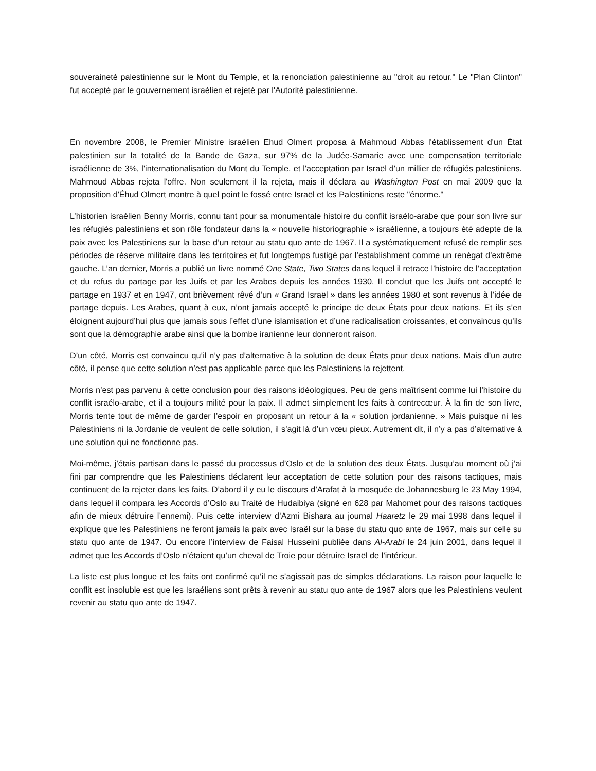souveraineté palestinienne sur le Mont du Temple, et la renonciation palestinienne au "droit au retour." Le "Plan Clinton" fut accepté par le gouvernement israélien et rejeté par l'Autorité palestinienne.
En novembre 2008, le Premier Ministre israélien Ehud Olmert proposa à Mahmoud Abbas l'établissement d'un État palestinien sur la totalité de la Bande de Gaza, sur 97% de la Judée-Samarie avec une compensation territoriale israélienne de 3%, l'internationalisation du Mont du Temple, et l'acceptation par Israël d'un millier de réfugiés palestiniens. Mahmoud Abbas rejeta l'offre. Non seulement il la rejeta, mais il déclara au Washington Post en mai 2009 que la proposition d'Éhud Olmert montre à quel point le fossé entre Israël et les Palestiniens reste "énorme."
L’historien israélien Benny Morris, connu tant pour sa monumentale histoire du conflit israélo-arabe que pour son livre sur les réfugiés palestiniens et son rôle fondateur dans la « nouvelle historiographie » israélienne, a toujours été adepte de la paix avec les Palestiniens sur la base d’un retour au statu quo ante de 1967. Il a systématiquement refusé de remplir ses périodes de réserve militaire dans les territoires et fut longtemps fustigé par l’establishment comme un renégat d’extrême gauche. L’an dernier, Morris a publié un livre nommé One State, Two States dans lequel il retrace l’histoire de l’acceptation et du refus du partage par les Juifs et par les Arabes depuis les années 1930. Il conclut que les Juifs ont accepté le partage en 1937 et en 1947, ont brièvement rêvé d’un « Grand Israël » dans les années 1980 et sont revenus à l’idée de partage depuis. Les Arabes, quant à eux, n’ont jamais accepté le principe de deux États pour deux nations. Et ils s’en éloignent aujourd’hui plus que jamais sous l’effet d’une islamisation et d’une radicalisation croissantes, et convaincus qu’ils sont que la démographie arabe ainsi que la bombe iranienne leur donneront raison.
D’un côté, Morris est convaincu qu’il n’y pas d’alternative à la solution de deux États pour deux nations. Mais d’un autre côté, il pense que cette solution n’est pas applicable parce que les Palestiniens la rejettent.
Morris n’est pas parvenu à cette conclusion pour des raisons idéologiques. Peu de gens maîtrisent comme lui l’histoire du conflit israélo-arabe, et il a toujours milité pour la paix. Il admet simplement les faits à contrecœur. À la fin de son livre, Morris tente tout de même de garder l’espoir en proposant un retour à la « solution jordanienne. » Mais puisque ni les Palestiniens ni la Jordanie de veulent de celle solution, il s’agit là d’un vœu pieux. Autrement dit, il n’y a pas d’alternative à une solution qui ne fonctionne pas.
Moi-même, j’étais partisan dans le passé du processus d’Oslo et de la solution des deux États. Jusqu’au moment où j’ai fini par comprendre que les Palestiniens déclarent leur acceptation de cette solution pour des raisons tactiques, mais continuent de la rejeter dans les faits. D’abord il y eu le discours d’Arafat à la mosquée de Johannesburg le 23 May 1994, dans lequel il compara les Accords d’Oslo au Traité de Hudaibiya (signé en 628 par Mahomet pour des raisons tactiques afin de mieux détruire l’ennemi). Puis cette interview d’Azmi Bishara au journal Haaretz le 29 mai 1998 dans lequel il explique que les Palestiniens ne feront jamais la paix avec Israël sur la base du statu quo ante de 1967, mais sur celle su statu quo ante de 1947. Ou encore l’interview de Faisal Husseini publiée dans Al-Arabi le 24 juin 2001, dans lequel il admet que les Accords d’Oslo n’étaient qu’un cheval de Troie pour détruire Israël de l’intérieur.
La liste est plus longue et les faits ont confirmé qu’il ne s’agissait pas de simples déclarations. La raison pour laquelle le conflit est insoluble est que les Israéliens sont prêts à revenir au statu quo ante de 1967 alors que les Palestiniens veulent revenir au statu quo ante de 1947.